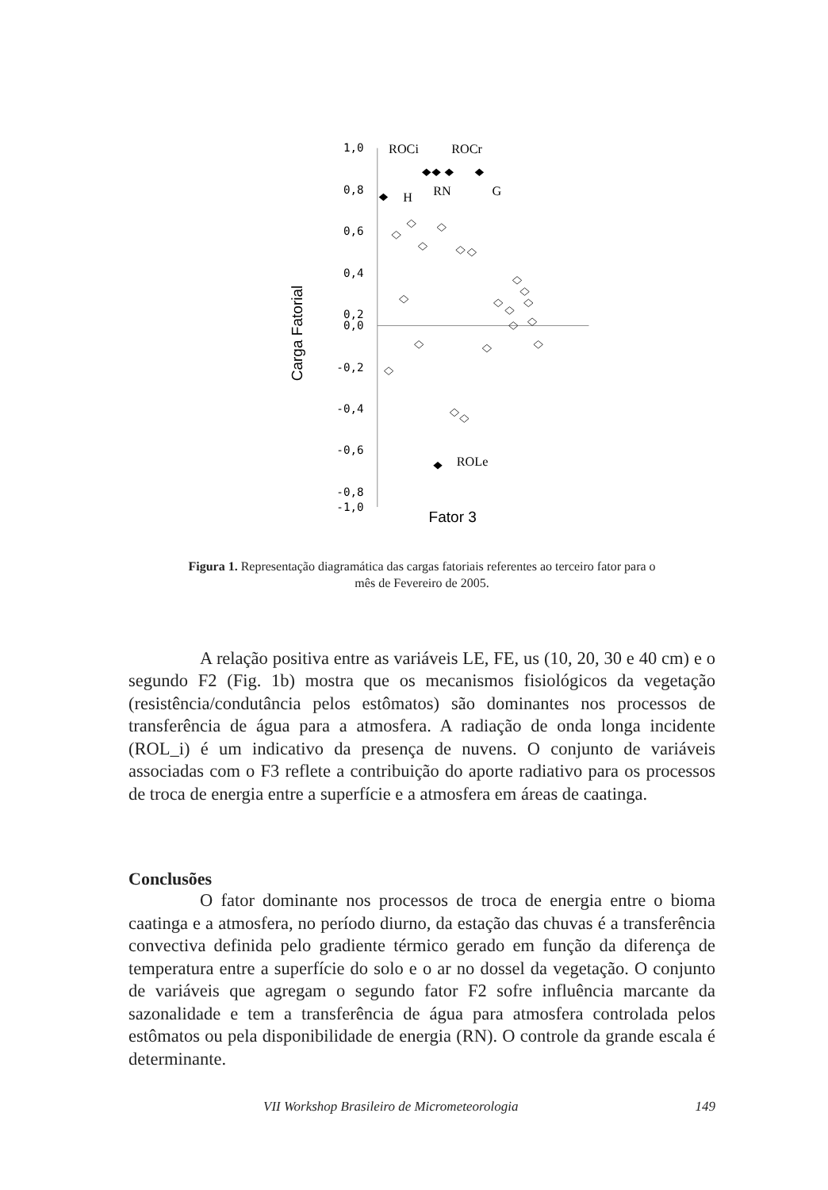1,0
0,8
0,6
0,4
0,2
0,0
-0,2
-0,4
-0,6
-0,8
-1,0
ROCi
ROCr
RN
G
H
ROLe
Carga Fatorial
Fator 3
Figura 1. Representação diagramática das cargas fatoriais referentes ao terceiro fator para o
mês de Fevereiro de 2005.
A relação positiva entre as variáveis LE, FE, us (10, 20, 30 e 40 cm) e o segundo F2 (Fig. 1b) mostra que os mecanismos fisiológicos da vegetação (resistência/condutância pelos estômatos) são dominantes nos processos de transferência de água para a atmosfera. A radiação de onda longa incidente (ROL_i) é um indicativo da presença de nuvens. O conjunto de variáveis associadas com o F3 reflete a contribuição do aporte radiativo para os processos de troca de energia entre a superfície e a atmosfera em áreas de caatinga.
Conclusões
O fator dominante nos processos de troca de energia entre o bioma caatinga e a atmosfera, no período diurno, da estação das chuvas é a transferência convectiva definida pelo gradiente térmico gerado em função da diferença de temperatura entre a superfície do solo e o ar no dossel da vegetação. O conjunto de variáveis que agregam o segundo fator F2 sofre influência marcante da sazonalidade e tem a transferência de água para atmosfera controlada pelos estômatos ou pela disponibilidade de energia (RN). O controle da grande escala é determinante.
VII Workshop Brasileiro de Micrometeorologia 149